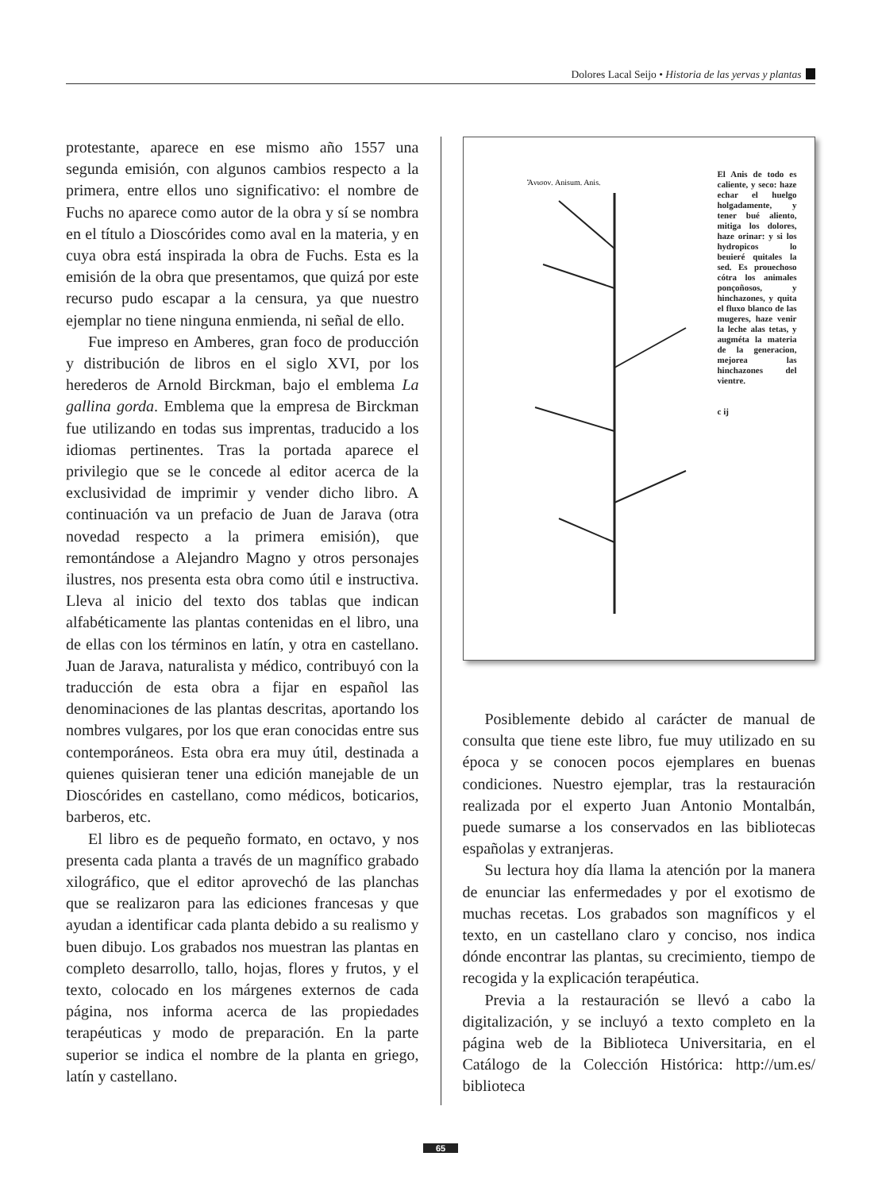Dolores Lacal Seijo • Historia de las yervas y plantas
protestante, aparece en ese mismo año 1557 una segunda emisión, con algunos cambios respecto a la primera, entre ellos uno significativo: el nombre de Fuchs no aparece como autor de la obra y sí se nombra en el título a Dioscórides como aval en la materia, y en cuya obra está inspirada la obra de Fuchs. Esta es la emisión de la obra que presentamos, que quizá por este recurso pudo escapar a la censura, ya que nuestro ejemplar no tiene ninguna enmienda, ni señal de ello.
Fue impreso en Amberes, gran foco de producción y distribución de libros en el siglo XVI, por los herederos de Arnold Birckman, bajo el emblema La gallina gorda. Emblema que la empresa de Birckman fue utilizando en todas sus imprentas, traducido a los idiomas pertinentes. Tras la portada aparece el privilegio que se le concede al editor acerca de la exclusividad de imprimir y vender dicho libro. A continuación va un prefacio de Juan de Jarava (otra novedad respecto a la primera emisión), que remontándose a Alejandro Magno y otros personajes ilustres, nos presenta esta obra como útil e instructiva. Lleva al inicio del texto dos tablas que indican alfabéticamente las plantas contenidas en el libro, una de ellas con los términos en latín, y otra en castellano. Juan de Jarava, naturalista y médico, contribuyó con la traducción de esta obra a fijar en español las denominaciones de las plantas descritas, aportando los nombres vulgares, por los que eran conocidas entre sus contemporáneos. Esta obra era muy útil, destinada a quienes quisieran tener una edición manejable de un Dioscórides en castellano, como médicos, boticarios, barberos, etc.
El libro es de pequeño formato, en octavo, y nos presenta cada planta a través de un magnífico grabado xilográfico, que el editor aprovechó de las planchas que se realizaron para las ediciones francesas y que ayudan a identificar cada planta debido a su realismo y buen dibujo. Los grabados nos muestran las plantas en completo desarrollo, tallo, hojas, flores y frutos, y el texto, colocado en los márgenes externos de cada página, nos informa acerca de las propiedades terapéuticas y modo de preparación. En la parte superior se indica el nombre de la planta en griego, latín y castellano.
Ἄνισον. Anisum. Anis.
El Anis de todo es caliente, y seco: haze echar el huelgo holgadamente, y tener bué aliento, mitiga los dolores, haze orinar: y si los hydropicos lo beuieré quitales la sed. Es prouechoso cótra los animales ponçoñosos, y hinchazones, y quita el fluxo blanco de las mugeres, haze venir la leche alas tetas, y augméta la materia de la generacion, mejorea las hinchazones del vientre.
c ij
Posiblemente debido al carácter de manual de consulta que tiene este libro, fue muy utilizado en su época y se conocen pocos ejemplares en buenas condiciones. Nuestro ejemplar, tras la restauración realizada por el experto Juan Antonio Montalbán, puede sumarse a los conservados en las bibliotecas españolas y extranjeras.
Su lectura hoy día llama la atención por la manera de enunciar las enfermedades y por el exotismo de muchas recetas. Los grabados son magníficos y el texto, en un castellano claro y conciso, nos indica dónde encontrar las plantas, su crecimiento, tiempo de recogida y la explicación terapéutica.
Previa a la restauración se llevó a cabo la digitalización, y se incluyó a texto completo en la página web de la Biblioteca Universitaria, en el Catálogo de la Colección Histórica: http://um.es/ biblioteca
65